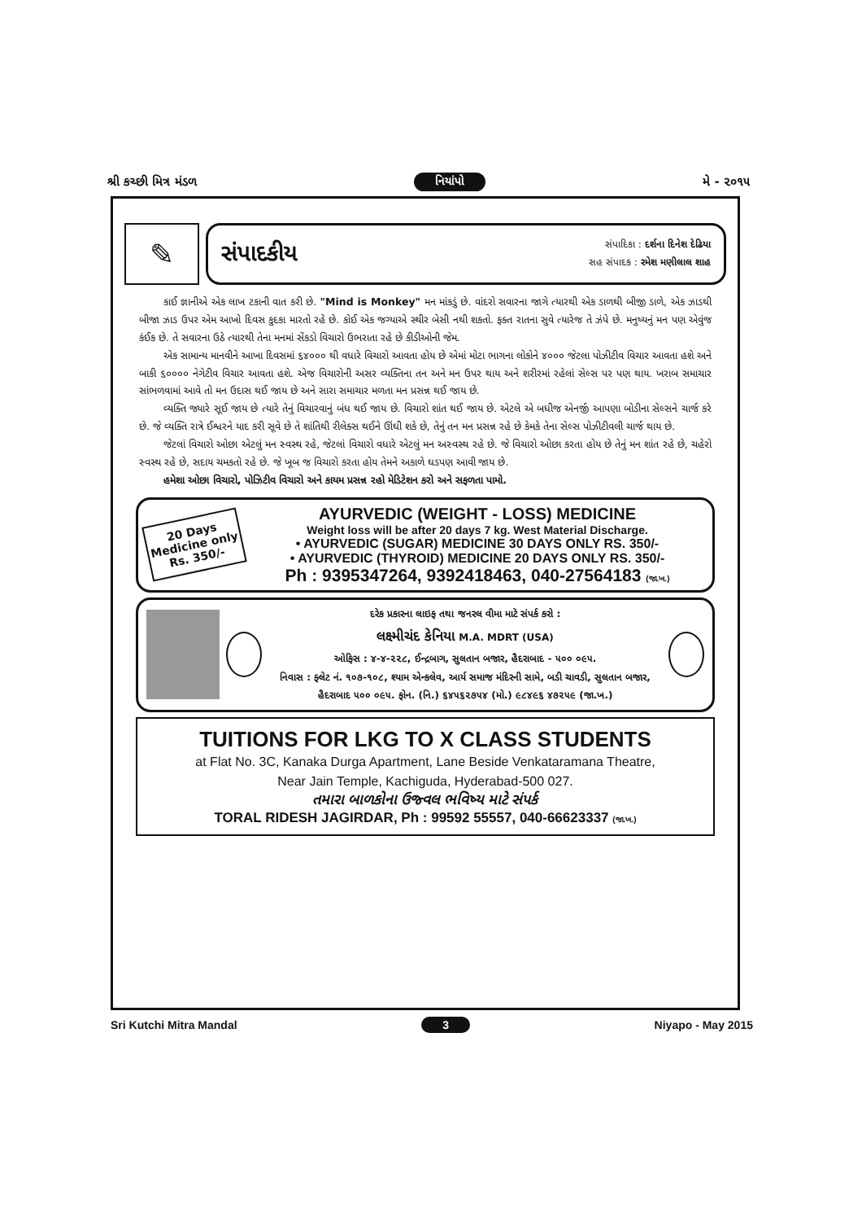શ્રી કચ્છી મિત્ર મંડળ નિયાંપો મે - ૨૦૧૫
✎
સંપાદકીય
સંપાદિકા : દર્શના દિનેશ દેઢિયા
સહ સંપાદક : રમેશ મણીલાલ શાહ
કાઈ જ્ઞાનીએ એક લાખ ટકાની વાત કરી છે. "Mind is Monkey" મન માંકડું છે. વાંદરો સવારના જાગે ત્યારથી એક ડાળથી બીજી ડાળે, એક ઝાડથી બીજા ઝાડ ઉપર એમ આખો દિવસ કુદકા મારતો રહે છે. કોઈ એક જગ્યાએ સ્થીર બેસી નથી શકતો. ફક્ત રાતના સુવે ત્યારેજ તે ઝંપે છે. મનુષ્યનું મન પણ એવુંજ કંઈક છે. તે સવારના ઉઠે ત્યારથી તેના મનમાં સેંકડો વિચારો ઉભરાતા રહે છે કીડીઓની જેમ.
એક સામાન્ય માનવીને આખા દિવસમાં ૬૪૦૦૦ થી વધારે વિચારો આવતા હોય છે એમાં મોટા ભાગના લોકોને ૪૦૦૦ જેટલા પોઝીટીવ વિચાર આવતા હશે અને બાકી ૬૦૦૦૦ નેગેટીવ વિચાર આવતા હશે. એજ વિચારોની અસર વ્યક્તિના તન અને મન ઉપર થાય અને શરીરમાં રહેલાં સેલ્સ પર પણ થાય. ખરાબ સમાચાર સાંભળવામાં આવે તો મન ઉદાસ થઈ જાય છે અને સારા સમાચાર મળતા મન પ્રસન્ન થઈ જાય છે.
વ્યક્તિ જ્યારે સૂઈ જાય છે ત્યારે તેનું વિચારવાનું બંધ થઈ જાય છે. વિચારો શાંત થઈ જાય છે. એટલે એ બધીજ એનર્જી આપણા બોડીના સેલ્સને ચાર્જ કરે છે. જે વ્યક્તિ રાત્રે ઈશ્વરને યાદ કરી સૂવે છે તે શાંતિથી રીલેક્સ થઈને ઊંઘી શકે છે, તેનું તન મન પ્રસન્ન રહે છે કેમકે તેના સેલ્સ પોઝીટીવલી ચાર્જ થાય છે.
જેટલાં વિચારો ઓછા એટલું મન સ્વસ્થ રહે, જેટલાં વિચારો વધારે એટલું મન અસ્વસ્થ રહે છે. જે વિચારો ઓછા કરતા હોય છે તેનું મન શાંત રહે છે, ચહેરો સ્વસ્થ રહે છે, સદાય ચમકતો રહે છે. જે ખૂબ જ વિચારો કરતા હોય તેમને અકાળે ઘડપણ આવી જાય છે.
હમેશા ઓછા વિચારો, પોઝિટીવ વિચારો અને કાયમ પ્રસન્ન રહો મેડિટેશન કરો અને સફળતા પામો.
20 Days Medicine only Rs. 350/-
AYURVEDIC (WEIGHT - LOSS) MEDICINE
Weight loss will be after 20 days 7 kg. West Material Discharge.
• AYURVEDIC (SUGAR) MEDICINE 30 DAYS ONLY RS. 350/-
• AYURVEDIC (THYROID) MEDICINE 20 DAYS ONLY RS. 350/-
Ph : 9395347264, 9392418463, 040-27564183 (જા.ખ.)
દરેક પ્રકારના લાઇફ તથા જનરલ વીમા માટે સંપર્ક કરો :
લક્ષ્મીચંદ કેનિયા M.A. MDRT (USA)
ઓફિસ : ૪-૪-૨૨૮, ઈન્દ્રબાગ, સુલતાન બજાર, હૈદરાબાદ - ૫૦૦ ૦૯૫.
નિવાસ : ફ્લેટ નં. ૧૦૭-૧૦૮, શ્યામ એન્કલેવ, આર્ય સમાજ મંદિરની સામે, બડી ચાવડી, સુલતાન બજાર, હૈદરાબાદ ૫૦૦ ૦૯૫. ફોન. (નિ.) ૬૪૫૬૨૭૫૪ (મો.) ૯૮૪૯૬ ૪૭૨૫૯ (જા.ખ.)
TUITIONS FOR LKG TO X CLASS STUDENTS
at Flat No. 3C, Kanaka Durga Apartment, Lane Beside Venkataramana Theatre,
Near Jain Temple, Kachiguda, Hyderabad-500 027.
તમારા બાળકોના ઉજ્વલ ભવિષ્ય માટે સંપર્ક
TORAL RIDESH JAGIRDAR, Ph : 99592 55557, 040-66623337 (જા.ખ.)
Sri Kutchi Mitra Mandal 3 Niyapo - May 2015